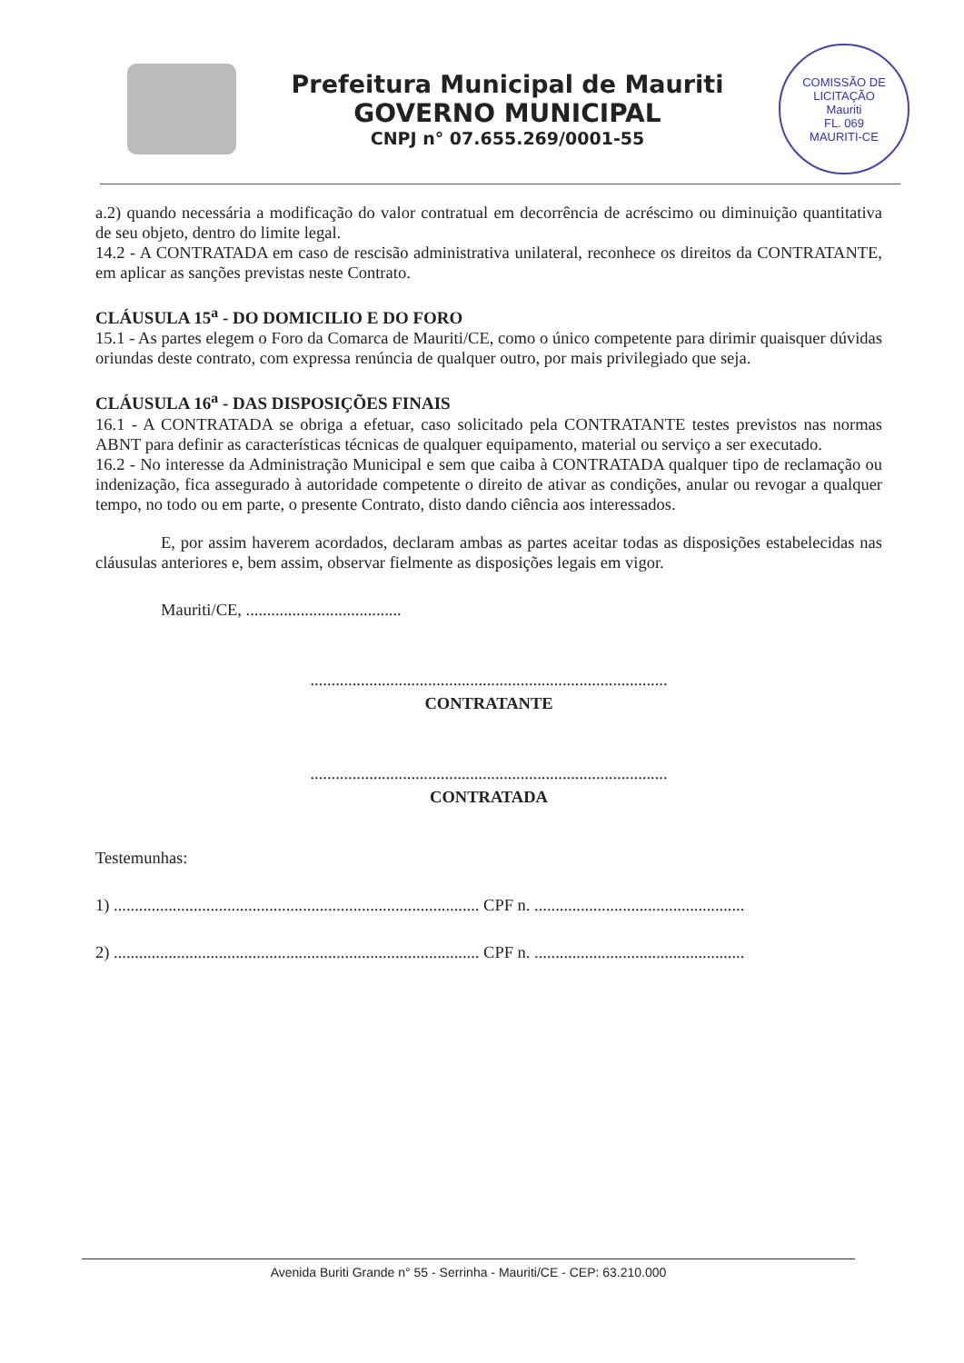Prefeitura Municipal de Mauriti
GOVERNO MUNICIPAL
CNPJ n° 07.655.269/0001-55
COMISSÃO DE LICITAÇÃO
Mauriti
FL. 069
MAURITI-CE
a.2) quando necessária a modificação do valor contratual em decorrência de acréscimo ou diminuição quantitativa de seu objeto, dentro do limite legal.
14.2 - A CONTRATADA em caso de rescisão administrativa unilateral, reconhece os direitos da CONTRATANTE, em aplicar as sanções previstas neste Contrato.
CLÁUSULA 15<sup>a</sup> - DO DOMICILIO E DO FORO
15.1 - As partes elegem o Foro da Comarca de Mauriti/CE, como o único competente para dirimir quaisquer dúvidas oriundas deste contrato, com expressa renúncia de qualquer outro, por mais privilegiado que seja.
CLÁUSULA 16<sup>a</sup> - DAS DISPOSIÇÕES FINAIS
16.1 - A CONTRATADA se obriga a efetuar, caso solicitado pela CONTRATANTE testes previstos nas normas ABNT para definir as características técnicas de qualquer equipamento, material ou serviço a ser executado.
16.2 - No interesse da Administração Municipal e sem que caiba à CONTRATADA qualquer tipo de reclamação ou indenização, fica assegurado à autoridade competente o direito de ativar as condições, anular ou revogar a qualquer tempo, no todo ou em parte, o presente Contrato, disto dando ciência aos interessados.
E, por assim haverem acordados, declaram ambas as partes aceitar todas as disposições estabelecidas nas cláusulas anteriores e, bem assim, observar fielmente as disposições legais em vigor.
Mauriti/CE, .....................................
.....................................................................................
CONTRATANTE
.....................................................................................
CONTRATADA
Testemunhas:
1) ....................................................................................... CPF n. ..................................................
2) ....................................................................................... CPF n. ..................................................
Avenida Buriti Grande n° 55 - Serrinha - Mauriti/CE - CEP: 63.210.000